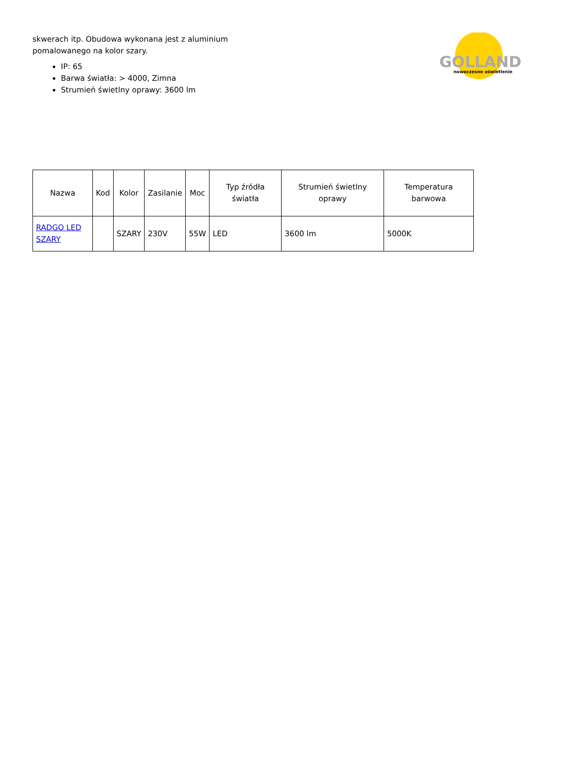skwerach itp. Obudowa wykonana jest z aluminium pomalowanego na kolor szary.
IP: 65
Barwa światła: > 4000, Zimna
Strumień świetlny oprawy: 3600 lm
GOLLAND
nowoczesne oświetlenie
| Nazwa | Kod | Kolor | Zasilanie | Moc | Typ źródła światła | Strumień świetlny oprawy | Temperatura barwowa |
| --- | --- | --- | --- | --- | --- | --- | --- |
| RADGO LED SZARY | | SZARY | 230V | 55W | LED | 3600 lm | 5000K |